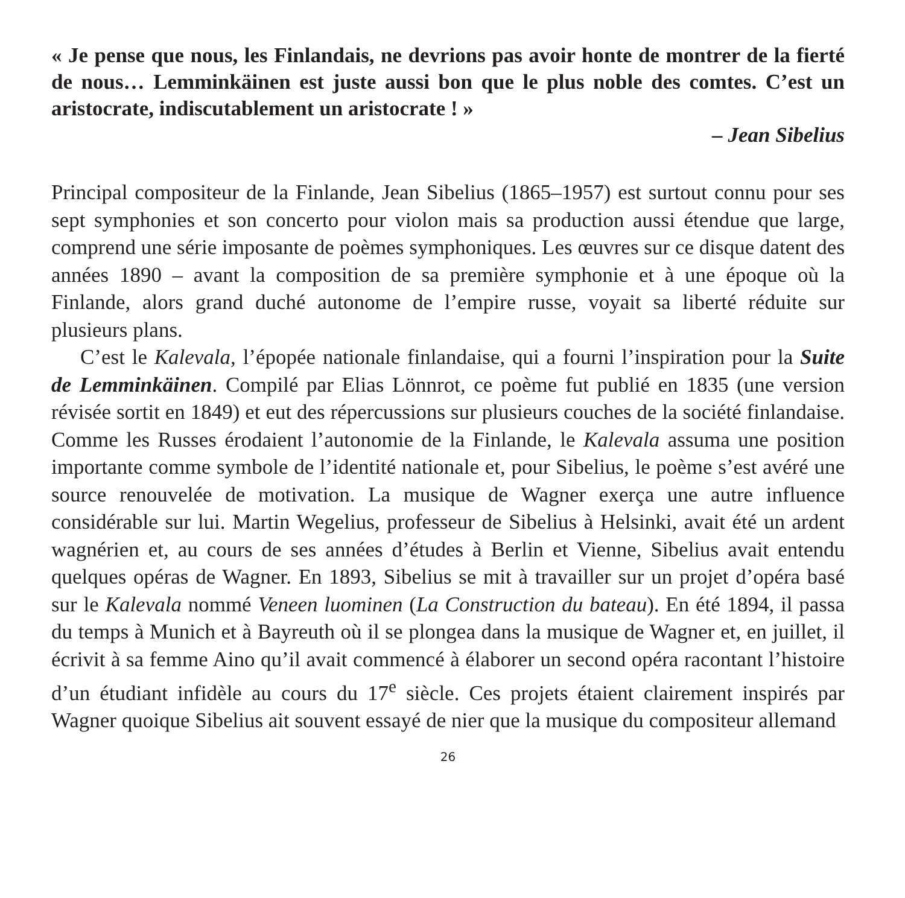« Je pense que nous, les Finlandais, ne devrions pas avoir honte de montrer de la fierté de nous… Lemminkäinen est juste aussi bon que le plus noble des comtes. C’est un aristocrate, indiscutablement un aristocrate ! »
– Jean Sibelius
Principal compositeur de la Finlande, Jean Sibelius (1865–1957) est surtout connu pour ses sept symphonies et son concerto pour violon mais sa production aussi étendue que large, comprend une série imposante de poèmes symphoniques. Les œuvres sur ce disque datent des années 1890 – avant la composition de sa première symphonie et à une époque où la Finlande, alors grand duché autonome de l’empire russe, voyait sa liberté réduite sur plusieurs plans.
C’est le Kalevala, l’épopée nationale finlandaise, qui a fourni l’inspiration pour la Suite de Lemminkäinen. Compilé par Elias Lönnrot, ce poème fut publié en 1835 (une version révisée sortit en 1849) et eut des répercussions sur plusieurs couches de la société finlandaise. Comme les Russes érodaient l’autonomie de la Finlande, le Kalevala assuma une position importante comme symbole de l’identité nationale et, pour Sibelius, le poème s’est avéré une source renouvelée de motivation. La musique de Wagner exerça une autre influence considérable sur lui. Martin Wegelius, professeur de Sibelius à Helsinki, avait été un ardent wagnérien et, au cours de ses années d’études à Berlin et Vienne, Sibelius avait entendu quelques opéras de Wagner. En 1893, Sibelius se mit à travailler sur un projet d’opéra basé sur le Kalevala nommé Veneen luominen (La Construction du bateau). En été 1894, il passa du temps à Munich et à Bayreuth où il se plongea dans la musique de Wagner et, en juillet, il écrivit à sa femme Aino qu’il avait commencé à élaborer un second opéra racontant l’histoire d’un étudiant infidèle au cours du 17<sup>e</sup> siècle. Ces projets étaient clairement inspirés par Wagner quoique Sibelius ait souvent essayé de nier que la musique du compositeur allemand
26